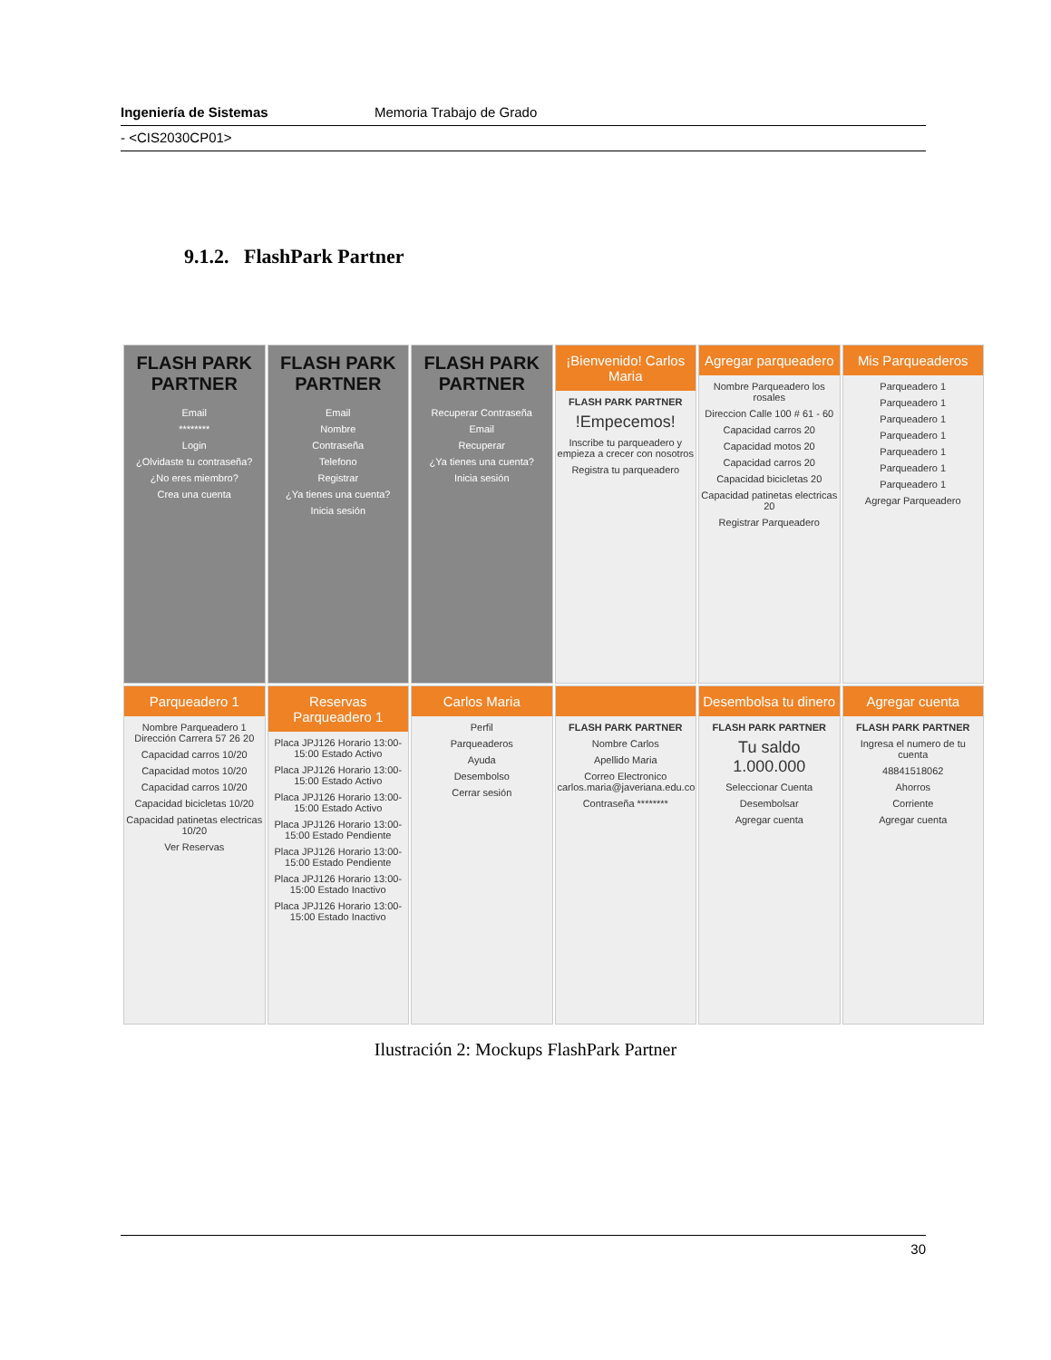Ingeniería de Sistemas Memoria Trabajo de Grado
- <CIS2030CP01>
9.1.2. FlashPark Partner
FLASH PARK PARTNER
Email
********
Login
¿Olvidaste tu contraseña?
¿No eres miembro?
Crea una cuenta
FLASH PARK PARTNER
Email
Nombre
Contraseña
Telefono
Registrar
¿Ya tienes una cuenta?
Inicia sesión
FLASH PARK PARTNER
Recuperar Contraseña
Email
Recuperar
¿Ya tienes una cuenta?
Inicia sesión
¡Bienvenido! Carlos Maria
FLASH PARK PARTNER
!Empecemos!
Inscribe tu parqueadero y empieza a crecer con nosotros
Registra tu parqueadero
Agregar parqueadero
Nombre Parqueadero los rosales
Direccion Calle 100 # 61 - 60
Capacidad carros 20
Capacidad motos 20
Capacidad carros 20
Capacidad bicicletas 20
Capacidad patinetas electricas 20
Registrar Parqueadero
Mis Parqueaderos
Parqueadero 1
Parqueadero 1
Parqueadero 1
Parqueadero 1
Parqueadero 1
Parqueadero 1
Parqueadero 1
Agregar Parqueadero
Parqueadero 1
Nombre Parqueadero 1 Dirección Carrera 57 26 20
Capacidad carros 10/20
Capacidad motos 10/20
Capacidad carros 10/20
Capacidad bicicletas 10/20
Capacidad patinetas electricas 10/20
Ver Reservas
Reservas Parqueadero 1
Placa JPJ126 Horario 13:00-15:00 Estado Activo
Placa JPJ126 Horario 13:00-15:00 Estado Activo
Placa JPJ126 Horario 13:00-15:00 Estado Activo
Placa JPJ126 Horario 13:00-15:00 Estado Pendiente
Placa JPJ126 Horario 13:00-15:00 Estado Pendiente
Placa JPJ126 Horario 13:00-15:00 Estado Inactivo
Placa JPJ126 Horario 13:00-15:00 Estado Inactivo
Carlos Maria
Perfil
Parqueaderos
Ayuda
Desembolso
Cerrar sesión
FLASH PARK PARTNER
Nombre Carlos
Apellido Maria
Correo Electronico carlos.maria@javeriana.edu.co
Contraseña ********
Desembolsa tu dinero
FLASH PARK PARTNER
Tu saldo 1.000.000
Seleccionar Cuenta
Desembolsar
Agregar cuenta
Agregar cuenta
FLASH PARK PARTNER
Ingresa el numero de tu cuenta
48841518062
Ahorros
Corriente
Agregar cuenta
Ilustración 2: Mockups FlashPark Partner
30